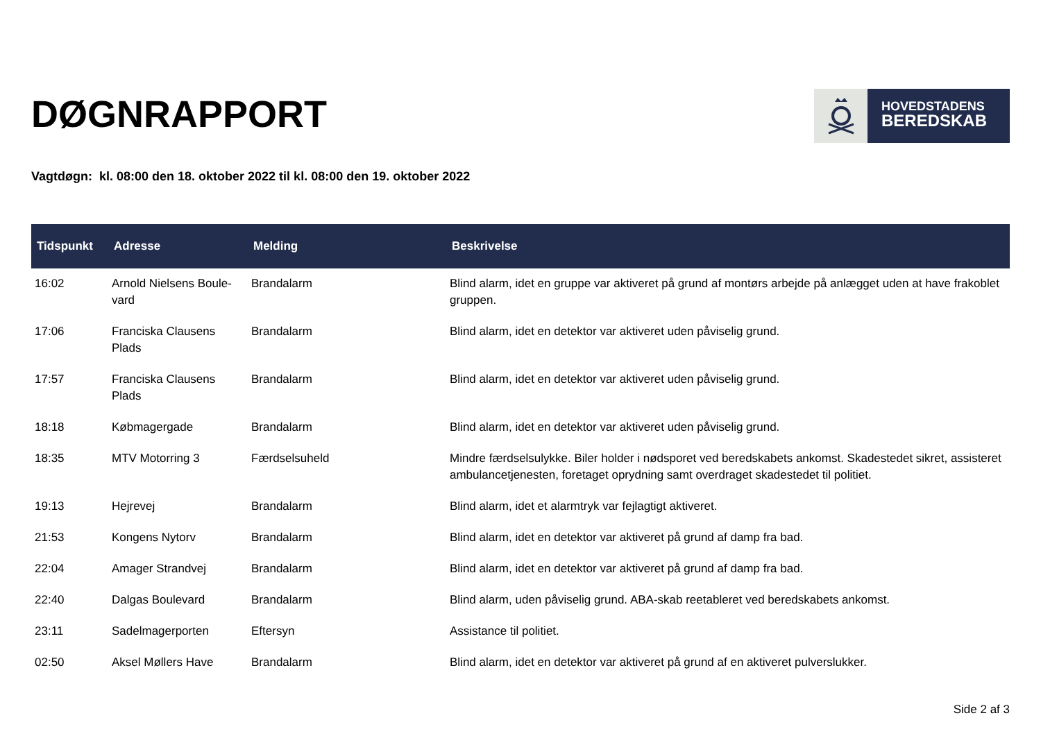DØGNRAPPORT
HOVEDSTADENS
BEREDSKAB
Vagtdøgn: kl. 08:00 den 18. oktober 2022 til kl. 08:00 den 19. oktober 2022
| Tidspunkt | Adresse | Melding | Beskrivelse |
| --- | --- | --- | --- |
| 16:02 | Arnold Nielsens Boule-vard | Brandalarm | Blind alarm, idet en gruppe var aktiveret på grund af montørs arbejde på anlægget uden at have frakoblet gruppen. |
| 17:06 | Franciska Clausens Plads | Brandalarm | Blind alarm, idet en detektor var aktiveret uden påviselig grund. |
| 17:57 | Franciska Clausens Plads | Brandalarm | Blind alarm, idet en detektor var aktiveret uden påviselig grund. |
| 18:18 | Købmagergade | Brandalarm | Blind alarm, idet en detektor var aktiveret uden påviselig grund. |
| 18:35 | MTV Motorring 3 | Færdselsuheld | Mindre færdselsulykke. Biler holder i nødsporet ved beredskabets ankomst. Skadestedet sikret, assisteret ambulancetjenesten, foretaget oprydning samt overdraget skadestedet til politiet. |
| 19:13 | Hejrevej | Brandalarm | Blind alarm, idet et alarmtryk var fejlagtigt aktiveret. |
| 21:53 | Kongens Nytorv | Brandalarm | Blind alarm, idet en detektor var aktiveret på grund af damp fra bad. |
| 22:04 | Amager Strandvej | Brandalarm | Blind alarm, idet en detektor var aktiveret på grund af damp fra bad. |
| 22:40 | Dalgas Boulevard | Brandalarm | Blind alarm, uden påviselig grund. ABA-skab reetableret ved beredskabets ankomst. |
| 23:11 | Sadelmagerporten | Eftersyn | Assistance til politiet. |
| 02:50 | Aksel Møllers Have | Brandalarm | Blind alarm, idet en detektor var aktiveret på grund af en aktiveret pulverslukker. |
Side 2 af 3